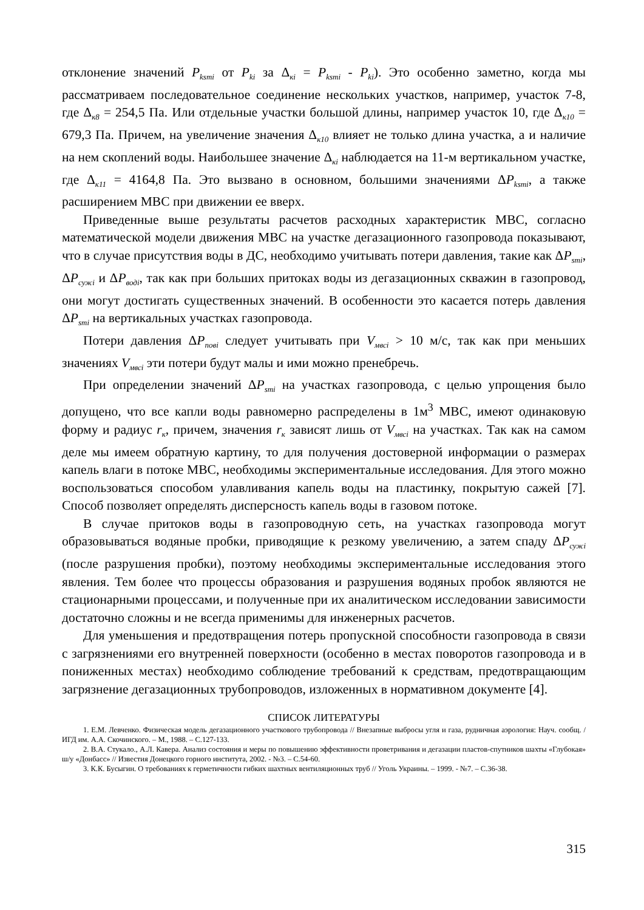отклонение значений P<sub>ksmi</sub> от P<sub>ki</sub> за Δ<sub>кi</sub> = P<sub>ksmi</sub> - P<sub>ki</sub>). Это особенно заметно, когда мы рассматриваем последовательное соединение нескольких участков, например, участок 7-8, где Δ<sub>к8</sub> = 254,5 Па. Или отдельные участки большой длины, например участок 10, где Δ<sub>к10</sub> = 679,3 Па. Причем, на увеличение значения Δ<sub>к10</sub> влияет не только длина участка, а и наличие на нем скоплений воды. Наибольшее значение Δ<sub>кi</sub> наблюдается на 11-м вертикальном участке, где Δ<sub>к11</sub> = 4164,8 Па. Это вызвано в основном, большими значениями ΔP<sub>ksmi</sub>, а также расширением МВС при движении ее вверх.
Приведенные выше результаты расчетов расходных характеристик МВС, согласно математической модели движения МВС на участке дегазационного газопровода показывают, что в случае присутствия воды в ДС, необходимо учитывать потери давления, такие как ΔP<sub>smi</sub>, ΔP<sub>сужi</sub> и ΔP<sub>водi</sub>, так как при больших притоках воды из дегазационных скважин в газопровод, они могут достигать существенных значений. В особенности это касается потерь давления ΔP<sub>smi</sub> на вертикальных участках газопровода.
Потери давления ΔP<sub>повi</sub> следует учитывать при V<sub>мвсi</sub> > 10 м/с, так как при меньших значениях V<sub>мвсi</sub> эти потери будут малы и ими можно пренебречь.
При определении значений ΔP<sub>smi</sub> на участках газопровода, с целью упрощения было допущено, что все капли воды равномерно распределены в 1м<sup>3</sup> МВС, имеют одинаковую форму и радиус r<sub>к</sub>, причем, значения r<sub>к</sub> зависят лишь от V<sub>мвсi</sub> на участках. Так как на самом деле мы имеем обратную картину, то для получения достоверной информации о размерах капель влаги в потоке МВС, необходимы экспериментальные исследования. Для этого можно воспользоваться способом улавливания капель воды на пластинку, покрытую сажей [7]. Способ позволяет определять дисперсность капель воды в газовом потоке.
В случае притоков воды в газопроводную сеть, на участках газопровода могут образовываться водяные пробки, приводящие к резкому увеличению, а затем спаду ΔP<sub>сужi</sub> (после разрушения пробки), поэтому необходимы экспериментальные исследования этого явления. Тем более что процессы образования и разрушения водяных пробок являются не стационарными процессами, и полученные при их аналитическом исследовании зависимости достаточно сложны и не всегда применимы для инженерных расчетов.
Для уменьшения и предотвращения потерь пропускной способности газопровода в связи с загрязнениями его внутренней поверхности (особенно в местах поворотов газопровода и в пониженных местах) необходимо соблюдение требований к средствам, предотвращающим загрязнение дегазационных трубопроводов, изложенных в нормативном документе [4].
СПИСОК ЛИТЕРАТУРЫ
1. Е.М. Левченко. Физическая модель дегазационного участкового трубопровода // Внезапные выбросы угля и газа, рудничная аэрология: Науч. сообщ. / ИГД им. А.А. Скочинского. – М., 1988. – С.127-133.
2. В.А. Стукало., А.Л. Кавера. Анализ состояния и меры по повышению эффективности проветривания и дегазации пластов-спутников шахты «Глубокая» ш/у «Донбасс» // Известия Донецкого горного института, 2002. - №3. – С.54-60.
3. К.К. Бусыгин. О требованиях к герметичности гибких шахтных вентиляционных труб // Уголь Украины. – 1999. - №7. – С.36-38.
315